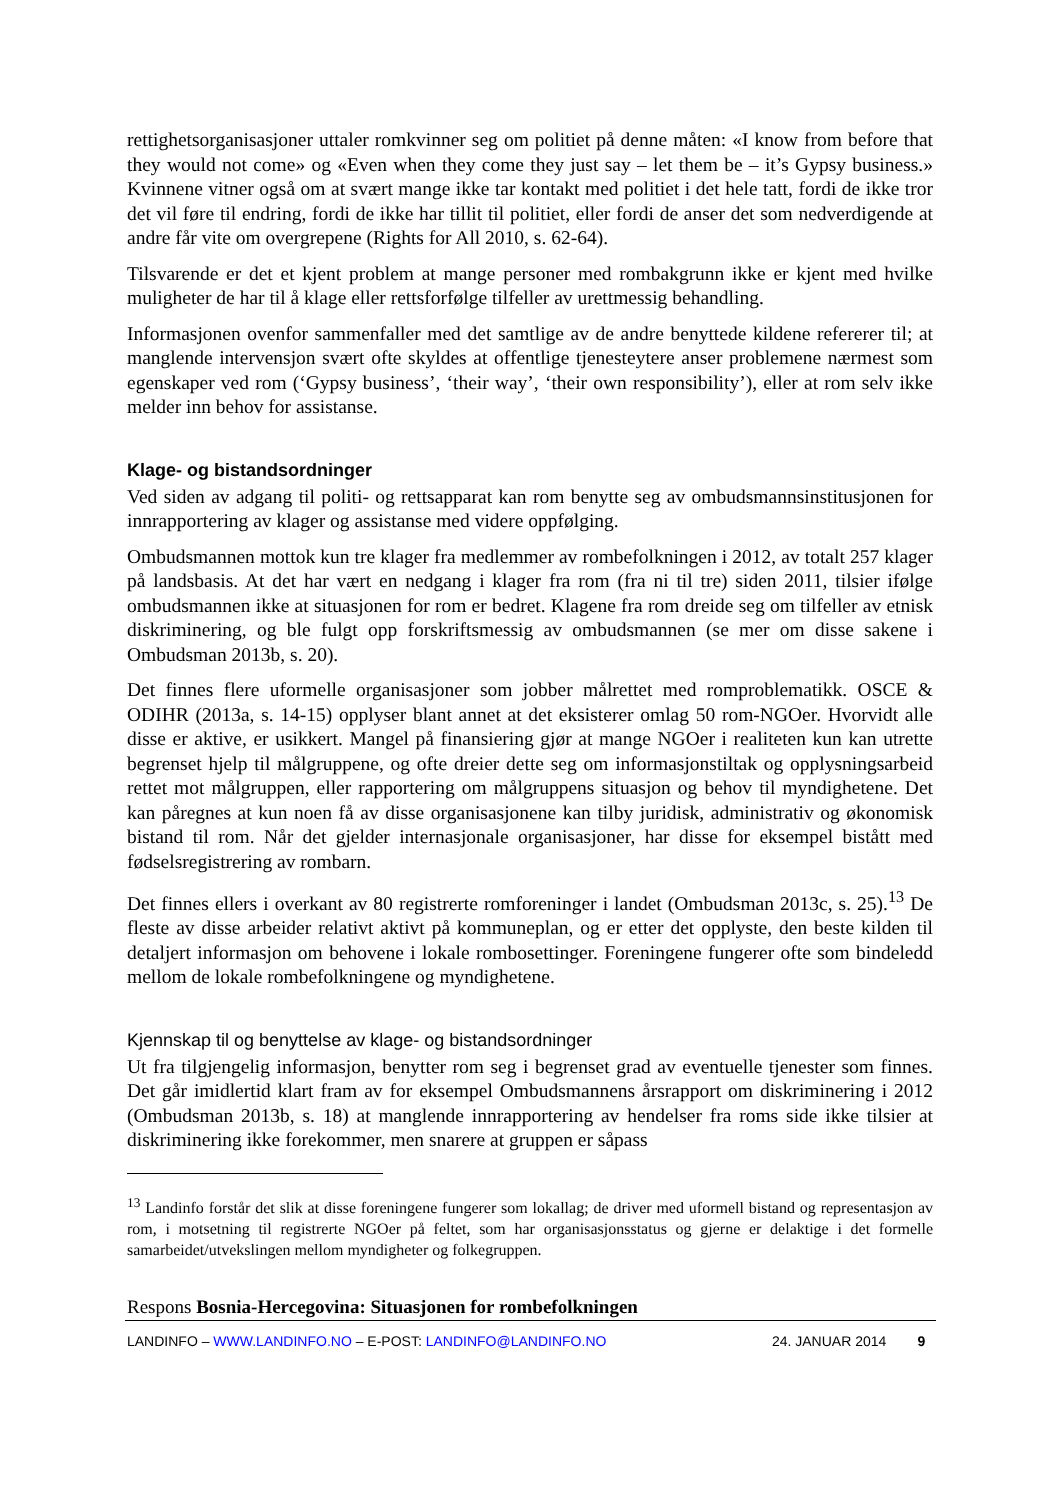rettighetsorganisasjoner uttaler romkvinner seg om politiet på denne måten: «I know from before that they would not come» og «Even when they come they just say – let them be – it’s Gypsy business.» Kvinnene vitner også om at svært mange ikke tar kontakt med politiet i det hele tatt, fordi de ikke tror det vil føre til endring, fordi de ikke har tillit til politiet, eller fordi de anser det som nedverdigende at andre får vite om overgrepene (Rights for All 2010, s. 62-64).
Tilsvarende er det et kjent problem at mange personer med rombakgrunn ikke er kjent med hvilke muligheter de har til å klage eller rettsforfølge tilfeller av urettmessig behandling.
Informasjonen ovenfor sammenfaller med det samtlige av de andre benyttede kildene refererer til; at manglende intervensjon svært ofte skyldes at offentlige tjenesteytere anser problemene nærmest som egenskaper ved rom (‘Gypsy business’, ‘their way’, ‘their own responsibility’), eller at rom selv ikke melder inn behov for assistanse.
Klage- og bistandsordninger
Ved siden av adgang til politi- og rettsapparat kan rom benytte seg av ombudsmannsinstitusjonen for innrapportering av klager og assistanse med videre oppfølging.
Ombudsmannen mottok kun tre klager fra medlemmer av rombefolkningen i 2012, av totalt 257 klager på landsbasis. At det har vært en nedgang i klager fra rom (fra ni til tre) siden 2011, tilsier ifølge ombudsmannen ikke at situasjonen for rom er bedret. Klagene fra rom dreide seg om tilfeller av etnisk diskriminering, og ble fulgt opp forskriftsmessig av ombudsmannen (se mer om disse sakene i Ombudsman 2013b, s. 20).
Det finnes flere uformelle organisasjoner som jobber målrettet med romproblematikk. OSCE & ODIHR (2013a, s. 14-15) opplyser blant annet at det eksisterer omlag 50 rom-NGOer. Hvorvidt alle disse er aktive, er usikkert. Mangel på finansiering gjør at mange NGOer i realiteten kun kan utrette begrenset hjelp til målgruppene, og ofte dreier dette seg om informasjonstiltak og opplysningsarbeid rettet mot målgruppen, eller rapportering om målgruppens situasjon og behov til myndighetene. Det kan påregnes at kun noen få av disse organisasjonene kan tilby juridisk, administrativ og økonomisk bistand til rom. Når det gjelder internasjonale organisasjoner, har disse for eksempel bistått med fødselsregistrering av rombarn.
Det finnes ellers i overkant av 80 registrerte romforeninger i landet (Ombudsman 2013c, s. 25).<sup>13</sup> De fleste av disse arbeider relativt aktivt på kommuneplan, og er etter det opplyste, den beste kilden til detaljert informasjon om behovene i lokale rombosettinger. Foreningene fungerer ofte som bindeledd mellom de lokale rombefolkningene og myndighetene.
Kjennskap til og benyttelse av klage- og bistandsordninger
Ut fra tilgjengelig informasjon, benytter rom seg i begrenset grad av eventuelle tjenester som finnes. Det går imidlertid klart fram av for eksempel Ombudsmannens årsrapport om diskriminering i 2012 (Ombudsman 2013b, s. 18) at manglende innrapportering av hendelser fra roms side ikke tilsier at diskriminering ikke forekommer, men snarere at gruppen er såpass
<sup>13</sup> Landinfo forstår det slik at disse foreningene fungerer som lokallag; de driver med uformell bistand og representasjon av rom, i motsetning til registrerte NGOer på feltet, som har organisasjonsstatus og gjerne er delaktige i det formelle samarbeidet/utvekslingen mellom myndigheter og folkegruppen.
Respons Bosnia-Hercegovina: Situasjonen for rombefolkningen
LANDINFO – WWW.LANDINFO.NO – E-POST: LANDINFO@LANDINFO.NO 24. JANUAR 2014 9